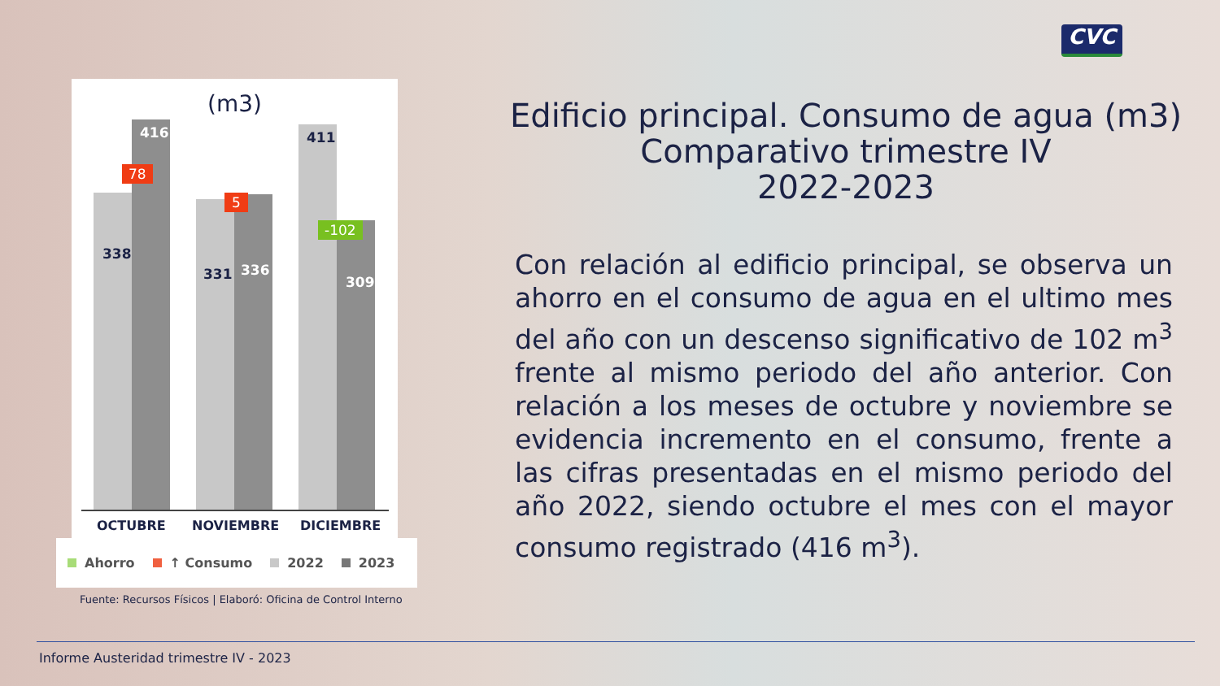CVC
(m3)
338
416
78
331 336
5
411
309
-102
OCTUBRE NOVIEMBRE DICIEMBRE
Ahorro ↑ Consumo 2022 2023
Fuente: Recursos Físicos | Elaboró: Oficina de Control Interno
Edificio principal. Consumo de agua (m3)
Comparativo trimestre IV
2022-2023
Con relación al edificio principal, se observa un ahorro en el consumo de agua en el ultimo mes del año con un descenso significativo de 102 m<sup>3</sup> frente al mismo periodo del año anterior. Con relación a los meses de octubre y noviembre se evidencia incremento en el consumo, frente a las cifras presentadas en el mismo periodo del año 2022, siendo octubre el mes con el mayor consumo registrado (416 m<sup>3</sup>).
Informe Austeridad trimestre IV - 2023